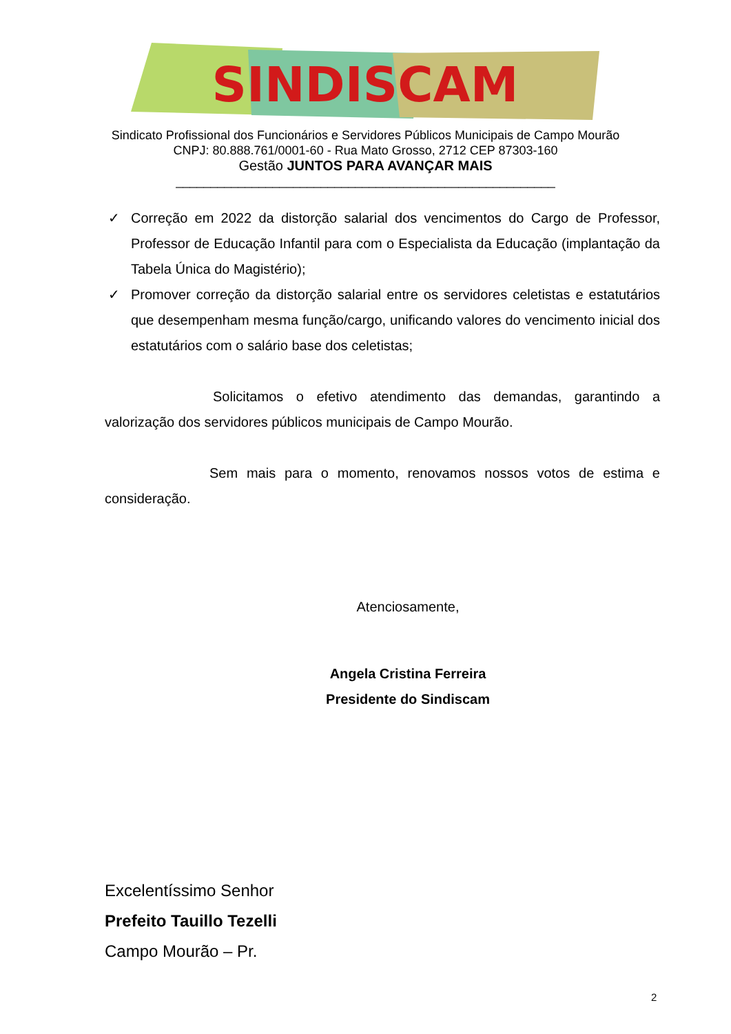SINDISCAM
Sindicato Profissional dos Funcionários e Servidores Públicos Municipais de Campo Mourão
CNPJ: 80.888.761/0001-60 - Rua Mato Grosso, 2712 CEP 87303-160
Gestão JUNTOS PARA AVANÇAR MAIS
_______________________________________________________
✓ Correção em 2022 da distorção salarial dos vencimentos do Cargo de Professor, Professor de Educação Infantil para com o Especialista da Educação (implantação da Tabela Única do Magistério);
✓ Promover correção da distorção salarial entre os servidores celetistas e estatutários que desempenham mesma função/cargo, unificando valores do vencimento inicial dos estatutários com o salário base dos celetistas;
Solicitamos o efetivo atendimento das demandas, garantindo a valorização dos servidores públicos municipais de Campo Mourão.
Sem mais para o momento, renovamos nossos votos de estima e consideração.
Atenciosamente,
Angela Cristina Ferreira
Presidente do Sindiscam
Excelentíssimo Senhor
Prefeito Tauillo Tezelli
Campo Mourão – Pr.
2